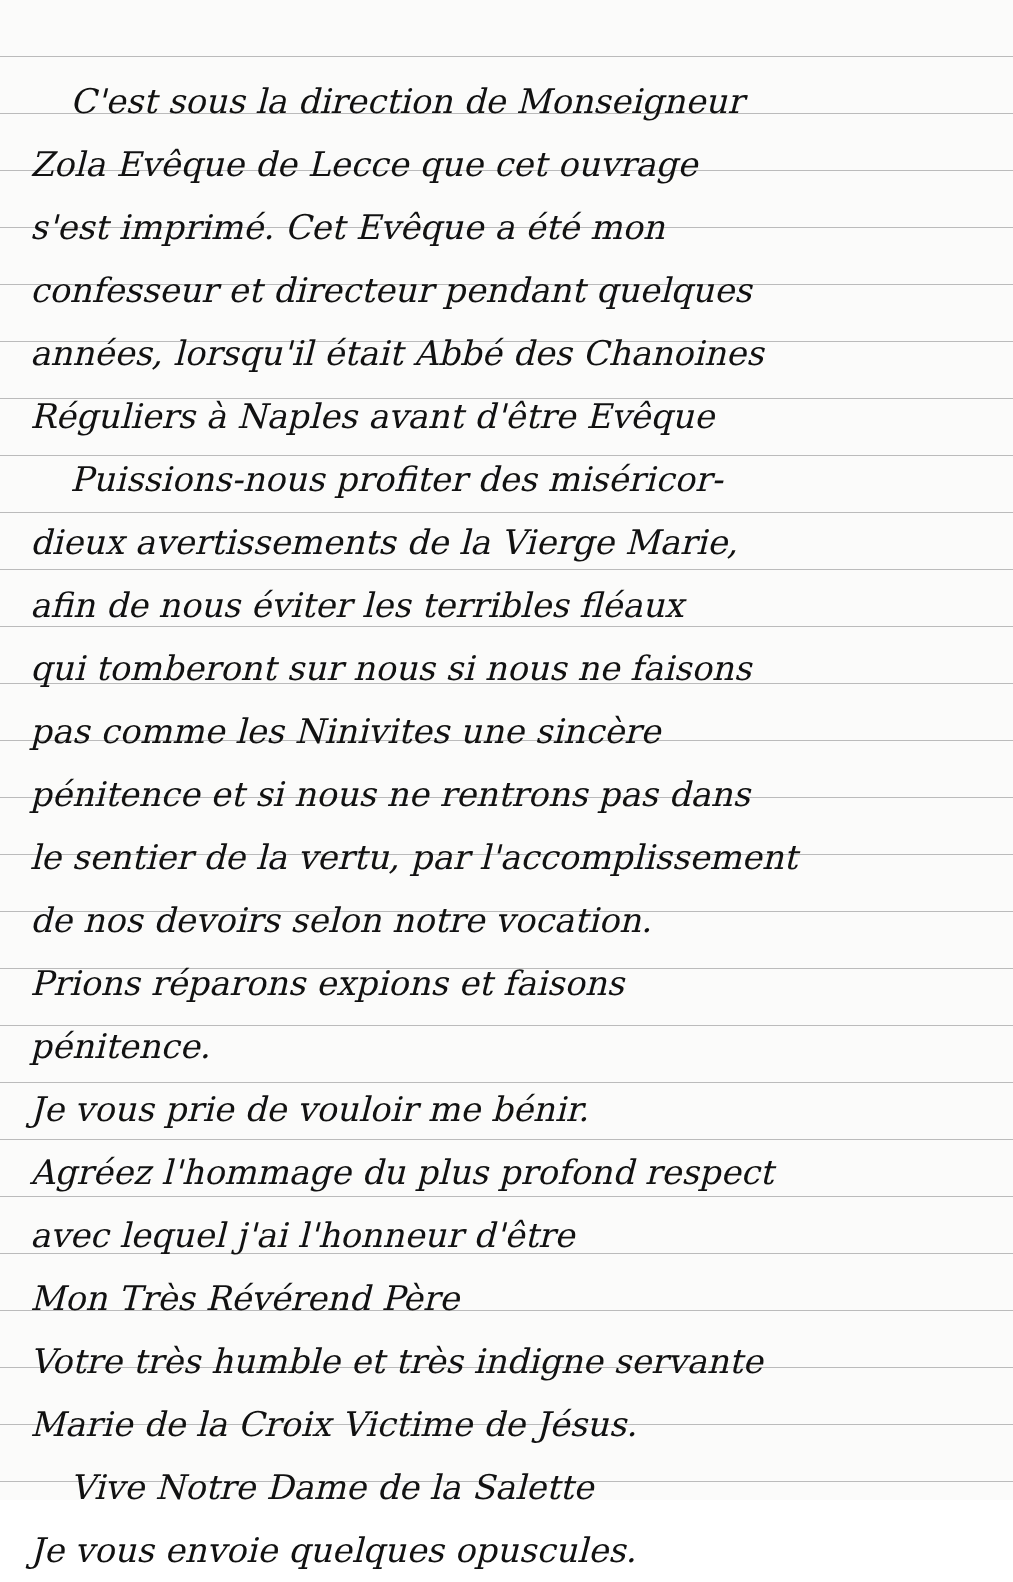C'est sous la direction de Monseigneur
Zola Evêque de Lecce que cet ouvrage
s'est imprimé. Cet Evêque a été mon
confesseur et directeur pendant quelques
années, lorsqu'il était Abbé des Chanoines
Réguliers à Naples avant d'être Evêque
Puissions-nous profiter des miséricor-
dieux avertissements de la Vierge Marie,
afin de nous éviter les terribles fléaux
qui tomberont sur nous si nous ne faisons
pas comme les Ninivites une sincère
pénitence et si nous ne rentrons pas dans
le sentier de la vertu, par l'accomplissement
de nos devoirs selon notre vocation.
Prions réparons expions et faisons
pénitence.
Je vous prie de vouloir me bénir.
Agréez l'hommage du plus profond respect
avec lequel j'ai l'honneur d'être
Mon Très Révérend Père
Votre très humble et très indigne servante
Marie de la Croix Victime de Jésus.
Vive Notre Dame de la Salette
Je vous envoie quelques opuscules.